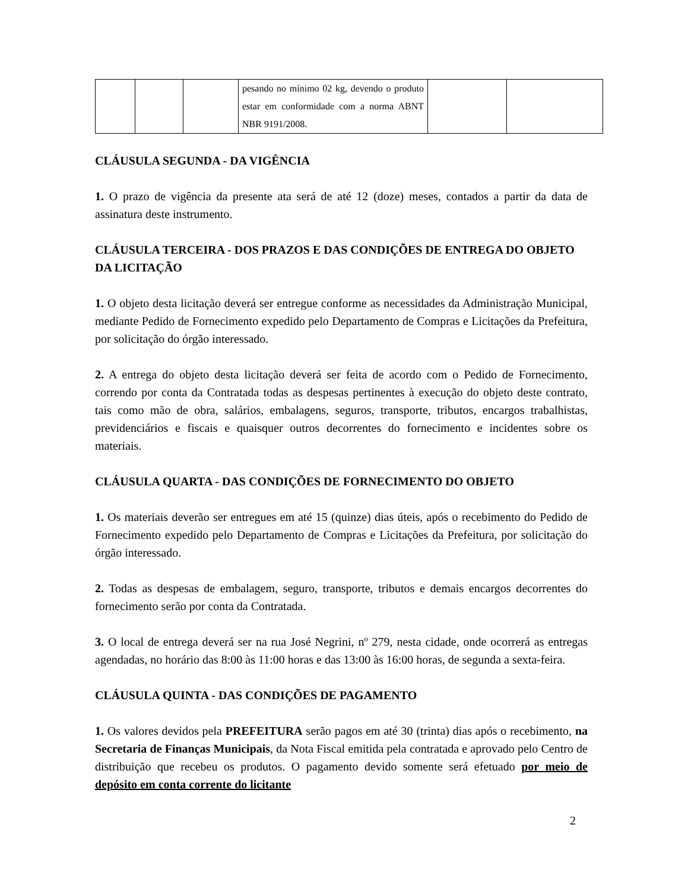| | | | pesando no mínimo 02 kg, devendo o produto estar em conformidade com a norma ABNT NBR 9191/2008. | | |
CLÁUSULA SEGUNDA - DA VIGÊNCIA
1. O prazo de vigência da presente ata será de até 12 (doze) meses, contados a partir da data de assinatura deste instrumento.
CLÁUSULA TERCEIRA - DOS PRAZOS E DAS CONDIÇÕES DE ENTREGA DO OBJETO DA LICITAÇÃO
1. O objeto desta licitação deverá ser entregue conforme as necessidades da Administração Municipal, mediante Pedido de Fornecimento expedido pelo Departamento de Compras e Licitações da Prefeitura, por solicitação do órgão interessado.
2. A entrega do objeto desta licitação deverá ser feita de acordo com o Pedido de Fornecimento, correndo por conta da Contratada todas as despesas pertinentes à execução do objeto deste contrato, tais como mão de obra, salários, embalagens, seguros, transporte, tributos, encargos trabalhistas, previdenciários e fiscais e quaisquer outros decorrentes do fornecimento e incidentes sobre os materiais.
CLÁUSULA QUARTA - DAS CONDIÇÕES DE FORNECIMENTO DO OBJETO
1. Os materiais deverão ser entregues em até 15 (quinze) dias úteis, após o recebimento do Pedido de Fornecimento expedido pelo Departamento de Compras e Licitações da Prefeitura, por solicitação do órgão interessado.
2. Todas as despesas de embalagem, seguro, transporte, tributos e demais encargos decorrentes do fornecimento serão por conta da Contratada.
3. O local de entrega deverá ser na rua José Negrini, nº 279, nesta cidade, onde ocorrerá as entregas agendadas, no horário das 8:00 às 11:00 horas e das 13:00 às 16:00 horas, de segunda a sexta-feira.
CLÁUSULA QUINTA - DAS CONDIÇÕES DE PAGAMENTO
1. Os valores devidos pela PREFEITURA serão pagos em até 30 (trinta) dias após o recebimento, na Secretaria de Finanças Municipais, da Nota Fiscal emitida pela contratada e aprovado pelo Centro de distribuição que recebeu os produtos. O pagamento devido somente será efetuado por meio de depósito em conta corrente do licitante
2